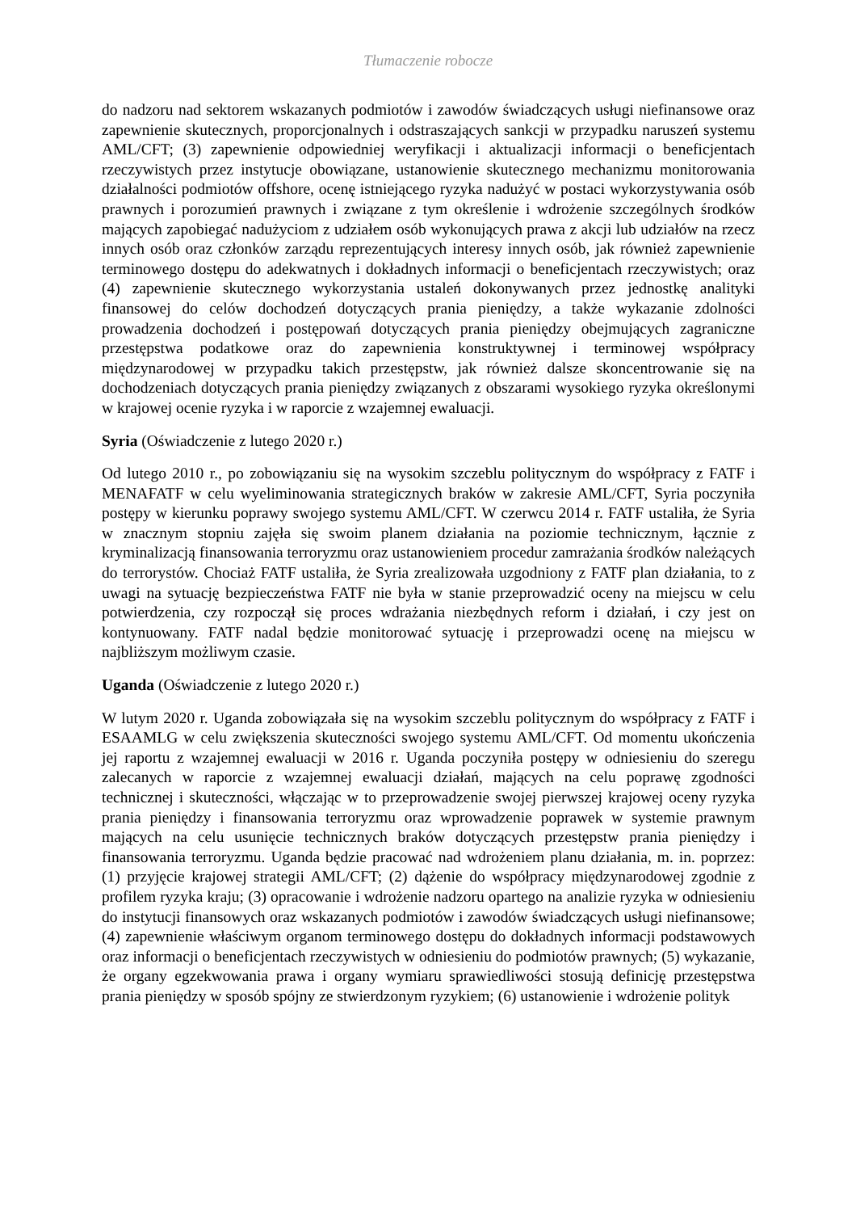Tłumaczenie robocze
do nadzoru nad sektorem wskazanych podmiotów i zawodów świadczących usługi niefinansowe oraz zapewnienie skutecznych, proporcjonalnych i odstraszających sankcji w przypadku naruszeń systemu AML/CFT; (3) zapewnienie odpowiedniej weryfikacji i aktualizacji informacji o beneficjentach rzeczywistych przez instytucje obowiązane, ustanowienie skutecznego mechanizmu monitorowania działalności podmiotów offshore, ocenę istniejącego ryzyka nadużyć w postaci wykorzystywania osób prawnych i porozumień prawnych i związane z tym określenie i wdrożenie szczególnych środków mających zapobiegać nadużyciom z udziałem osób wykonujących prawa z akcji lub udziałów na rzecz innych osób oraz członków zarządu reprezentujących interesy innych osób, jak również zapewnienie terminowego dostępu do adekwatnych i dokładnych informacji o beneficjentach rzeczywistych; oraz (4) zapewnienie skutecznego wykorzystania ustaleń dokonywanych przez jednostkę analityki finansowej do celów dochodzeń dotyczących prania pieniędzy, a także wykazanie zdolności prowadzenia dochodzeń i postępowań dotyczących prania pieniędzy obejmujących zagraniczne przestępstwa podatkowe oraz do zapewnienia konstruktywnej i terminowej współpracy międzynarodowej w przypadku takich przestępstw, jak również dalsze skoncentrowanie się na dochodzeniach dotyczących prania pieniędzy związanych z obszarami wysokiego ryzyka określonymi w krajowej ocenie ryzyka i w raporcie z wzajemnej ewaluacji.
Syria (Oświadczenie z lutego 2020 r.)
Od lutego 2010 r., po zobowiązaniu się na wysokim szczeblu politycznym do współpracy z FATF i MENAFATF w celu wyeliminowania strategicznych braków w zakresie AML/CFT, Syria poczyniła postępy w kierunku poprawy swojego systemu AML/CFT. W czerwcu 2014 r. FATF ustaliła, że Syria w znacznym stopniu zajęła się swoim planem działania na poziomie technicznym, łącznie z kryminalizacją finansowania terroryzmu oraz ustanowieniem procedur zamrażania środków należących do terrorystów. Chociaż FATF ustaliła, że Syria zrealizowała uzgodniony z FATF plan działania, to z uwagi na sytuację bezpieczeństwa FATF nie była w stanie przeprowadzić oceny na miejscu w celu potwierdzenia, czy rozpoczął się proces wdrażania niezbędnych reform i działań, i czy jest on kontynuowany. FATF nadal będzie monitorować sytuację i przeprowadzi ocenę na miejscu w najbliższym możliwym czasie.
Uganda (Oświadczenie z lutego 2020 r.)
W lutym 2020 r. Uganda zobowiązała się na wysokim szczeblu politycznym do współpracy z FATF i ESAAMLG w celu zwiększenia skuteczności swojego systemu AML/CFT. Od momentu ukończenia jej raportu z wzajemnej ewaluacji w 2016 r. Uganda poczyniła postępy w odniesieniu do szeregu zalecanych w raporcie z wzajemnej ewaluacji działań, mających na celu poprawę zgodności technicznej i skuteczności, włączając w to przeprowadzenie swojej pierwszej krajowej oceny ryzyka prania pieniędzy i finansowania terroryzmu oraz wprowadzenie poprawek w systemie prawnym mających na celu usunięcie technicznych braków dotyczących przestępstw prania pieniędzy i finansowania terroryzmu. Uganda będzie pracować nad wdrożeniem planu działania, m. in. poprzez: (1) przyjęcie krajowej strategii AML/CFT; (2) dążenie do współpracy międzynarodowej zgodnie z profilem ryzyka kraju; (3) opracowanie i wdrożenie nadzoru opartego na analizie ryzyka w odniesieniu do instytucji finansowych oraz wskazanych podmiotów i zawodów świadczących usługi niefinansowe; (4) zapewnienie właściwym organom terminowego dostępu do dokładnych informacji podstawowych oraz informacji o beneficjentach rzeczywistych w odniesieniu do podmiotów prawnych; (5) wykazanie, że organy egzekwowania prawa i organy wymiaru sprawiedliwości stosują definicję przestępstwa prania pieniędzy w sposób spójny ze stwierdzonym ryzykiem; (6) ustanowienie i wdrożenie polityk